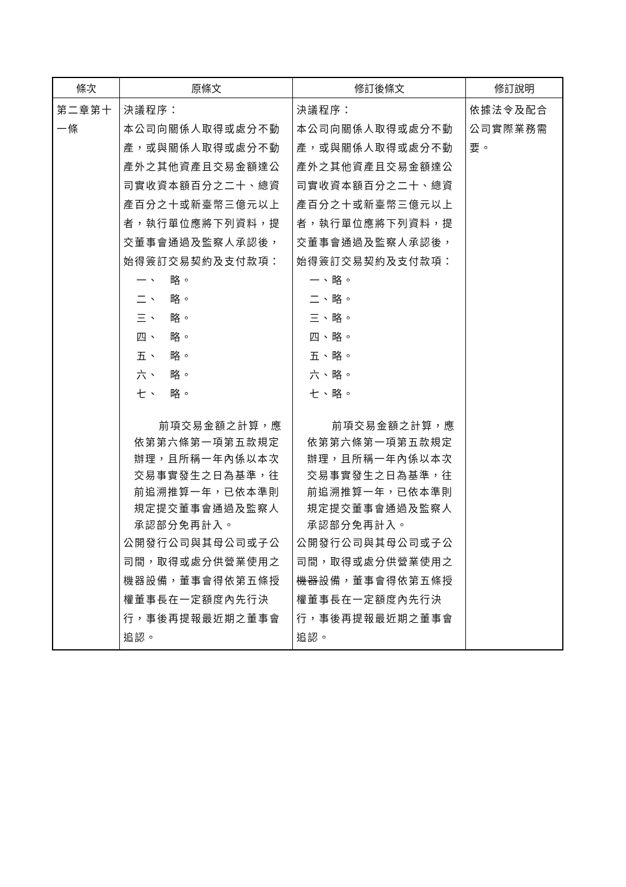| 條次 | 原條文 | 修訂後條文 | 修訂說明 |
| --- | --- | --- | --- |
| 第二章第十一條 | 決議程序： 本公司向關係人取得或處分不動產，或與關係人取得或處分不動產外之其他資產且交易金額達公司實收資本額百分之二十、總資產百分之十或新臺幣三億元以上者，執行單位應將下列資料，提交董事會通過及監察人承認後，始得簽訂交易契約及支付款項： 一、 略。 二、 略。 三、 略。 四、 略。 五、 略。 六、 略。 七、 略。 前項交易金額之計 算，應依第第六條第一項第五款規定辦理，且所稱一年內係以本次交易事實發生之日為基準，往前追溯推算一年，已依本準則規定提交董事會通過及監察人承認部分免再計入。 公開發行公司與其母公司或子公司間，取得或處分供營業使用之機器設備，董事會得依第五條授權董事長在一定額度內先行決行，事後再提報最近期之董事會追認。 | 決議程序： 本公司向關係人取得或處分不動產，或與關係人取得或處分不動產外之其他資產且交易金額達公司實收資本額百分之二十、總資產百分之十或新臺幣三億元以上者，執行單位應將下列資料，提交董事會通過及監察人承認後，始得簽訂交易契約及支付款項： 一、略。 二、略。 三、略。 四、略。 五、略。 六、略。 七、略。 前項交易金額之計 算，應依第第六條第一項第五款規定辦理，且所稱一年內係以本次交易事實發生之日為基準，往前追溯推算一年，已依本準則規定提交董事會通過及監察人承認部分免再計入。 公開發行公司與其母公司或子公司間，取得或處分供營業使用之 機器 設備，董事會得依第五條授權董事長在一定額度內先行決行，事後再提報最近期之董事會追認。 | 依據法令及配合公司實際業務需要。 |